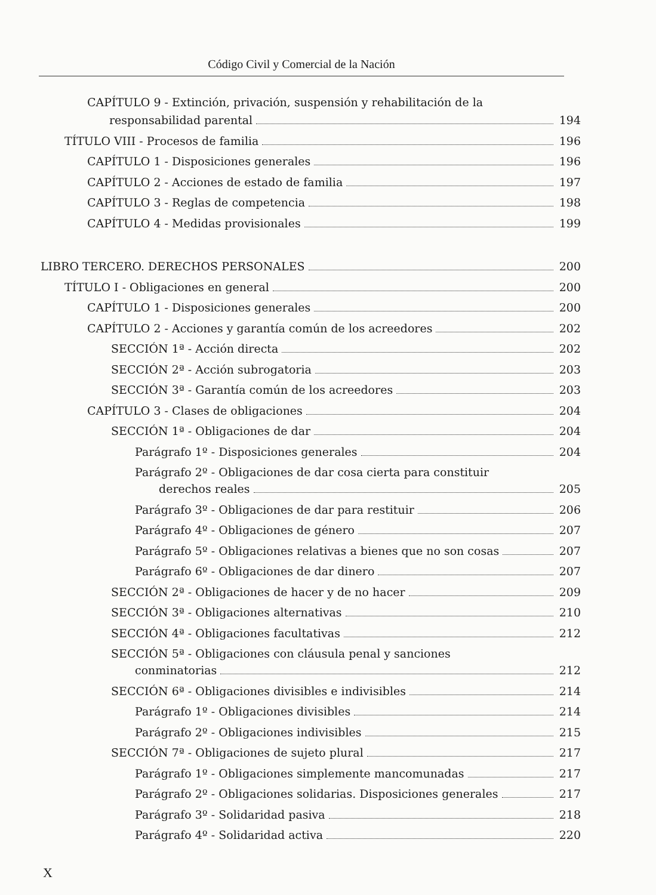Código Civil y Comercial de la Nación
CAPÍTULO 9 - Extinción, privación, suspensión y rehabilitación de la
responsabilidad parental 194
TÍTULO VIII - Procesos de familia 196
CAPÍTULO 1 - Disposiciones generales 196
CAPÍTULO 2 - Acciones de estado de familia 197
CAPÍTULO 3 - Reglas de competencia 198
CAPÍTULO 4 - Medidas provisionales 199
LIBRO TERCERO. DERECHOS PERSONALES 200
TÍTULO I - Obligaciones en general 200
CAPÍTULO 1 - Disposiciones generales 200
CAPÍTULO 2 - Acciones y garantía común de los acreedores 202
SECCIÓN 1ª - Acción directa 202
SECCIÓN 2ª - Acción subrogatoria 203
SECCIÓN 3ª - Garantía común de los acreedores 203
CAPÍTULO 3 - Clases de obligaciones 204
SECCIÓN 1ª - Obligaciones de dar 204
Parágrafo 1º - Disposiciones generales 204
Parágrafo 2º - Obligaciones de dar cosa cierta para constituir
derechos reales 205
Parágrafo 3º - Obligaciones de dar para restituir 206
Parágrafo 4º - Obligaciones de género 207
Parágrafo 5º - Obligaciones relativas a bienes que no son cosas 207
Parágrafo 6º - Obligaciones de dar dinero 207
SECCIÓN 2ª - Obligaciones de hacer y de no hacer 209
SECCIÓN 3ª - Obligaciones alternativas 210
SECCIÓN 4ª - Obligaciones facultativas 212
SECCIÓN 5ª - Obligaciones con cláusula penal y sanciones
conminatorias 212
SECCIÓN 6ª - Obligaciones divisibles e indivisibles 214
Parágrafo 1º - Obligaciones divisibles 214
Parágrafo 2º - Obligaciones indivisibles 215
SECCIÓN 7ª - Obligaciones de sujeto plural 217
Parágrafo 1º - Obligaciones simplemente mancomunadas 217
Parágrafo 2º - Obligaciones solidarias. Disposiciones generales 217
Parágrafo 3º - Solidaridad pasiva 218
Parágrafo 4º - Solidaridad activa 220
X